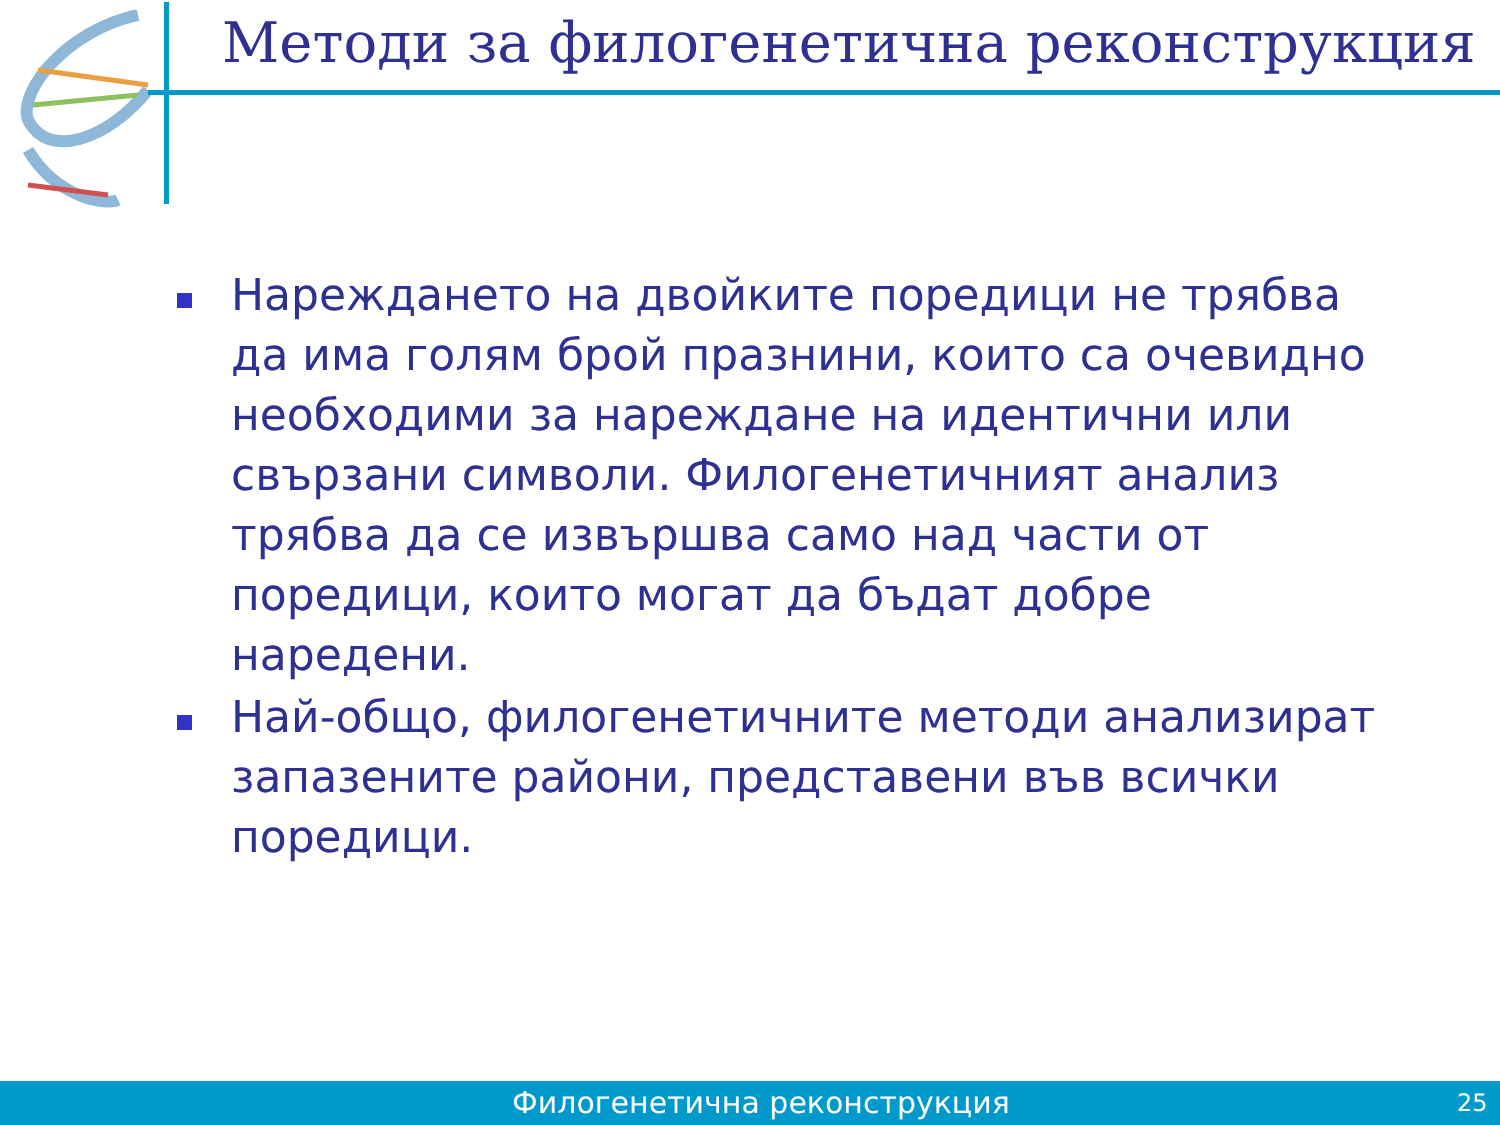Методи за филогенетична реконструкция
Нареждането на двойките поредици не трябва да има голям брой празнини, които са очевидно необходими за нареждане на идентични или свързани символи. Филогенетичният анализ трябва да се извършва само над части от поредици, които могат да бъдат добре наредени.
Най-общо, филогенетичните методи анализират запазените райони, представени във всички поредици.
Филогенетична реконструкция 25